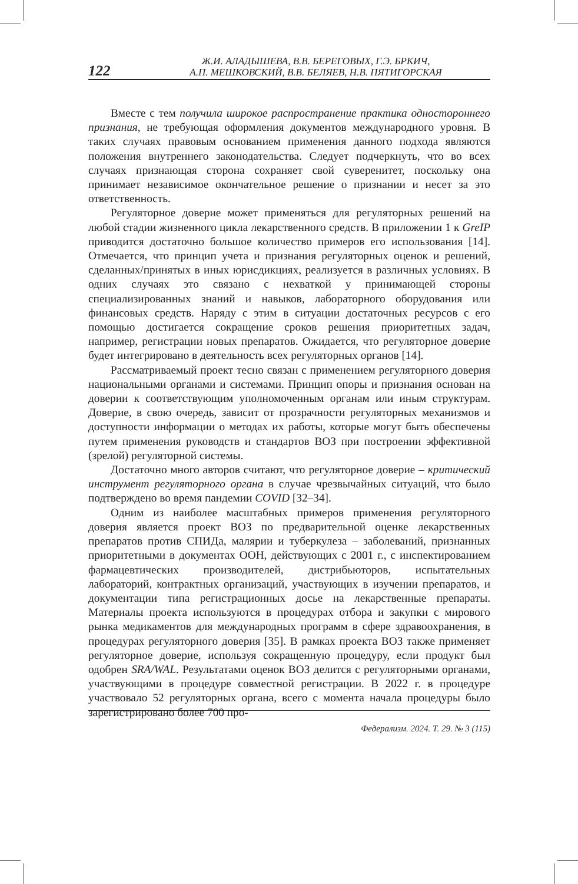122
Ж.И. АЛАДЫШЕВА, В.В. БЕРЕГОВЫХ, Г.Э. БРКИЧ,
А.П. МЕШКОВСКИЙ, В.В. БЕЛЯЕВ, Н.В. ПЯТИГОРСКАЯ
Вместе с тем получила широкое распространение практика одностороннего признания, не требующая оформления документов международного уровня. В таких случаях правовым основанием применения данного подхода являются положения внутреннего законодательства. Следует подчеркнуть, что во всех случаях признающая сторона сохраняет свой суверенитет, поскольку она принимает независимое окончательное решение о признании и несет за это ответственность.
Регуляторное доверие может применяться для регуляторных решений на любой стадии жизненного цикла лекарственного средств. В приложении 1 к GreIP приводится достаточно большое количество примеров его использования [14]. Отмечается, что принцип учета и признания регуляторных оценок и решений, сделанных/принятых в иных юрисдикциях, реализуется в различных условиях. В одних случаях это связано с нехваткой у принимающей стороны специализированных знаний и навыков, лабораторного оборудования или финансовых средств. Наряду с этим в ситуации достаточных ресурсов с его помощью достигается сокращение сроков решения приоритетных задач, например, регистрации новых препаратов. Ожидается, что регуляторное доверие будет интегрировано в деятельность всех регуляторных органов [14].
Рассматриваемый проект тесно связан с применением регуляторного доверия национальными органами и системами. Принцип опоры и признания основан на доверии к соответствующим уполномоченным органам или иным структурам. Доверие, в свою очередь, зависит от прозрачности регуляторных механизмов и доступности информации о методах их работы, которые могут быть обеспечены путем применения руководств и стандартов ВОЗ при построении эффективной (зрелой) регуляторной системы.
Достаточно много авторов считают, что регуляторное доверие – критический инструмент регуляторного органа в случае чрезвычайных ситуаций, что было подтверждено во время пандемии COVID [32–34].
Одним из наиболее масштабных примеров применения регуляторного доверия является проект ВОЗ по предварительной оценке лекарственных препаратов против СПИДа, малярии и туберкулеза – заболеваний, признанных приоритетными в документах ООН, действующих с 2001 г., с инспектированием фармацевтических производителей, дистрибьюторов, испытательных лабораторий, контрактных организаций, участвующих в изучении препаратов, и документации типа регистрационных досье на лекарственные препараты. Материалы проекта используются в процедурах отбора и закупки с мирового рынка медикаментов для международных программ в сфере здравоохранения, в процедурах регуляторного доверия [35]. В рамках проекта ВОЗ также применяет регуляторное доверие, используя сокращенную процедуру, если продукт был одобрен SRA/WAL. Результатами оценок ВОЗ делится с регуляторными органами, участвующими в процедуре совместной регистрации. В 2022 г. в процедуре участвовало 52 регуляторных органа, всего с момента начала процедуры было зарегистрировано более 700 про-
Федерализм. 2024. Т. 29. № 3 (115)